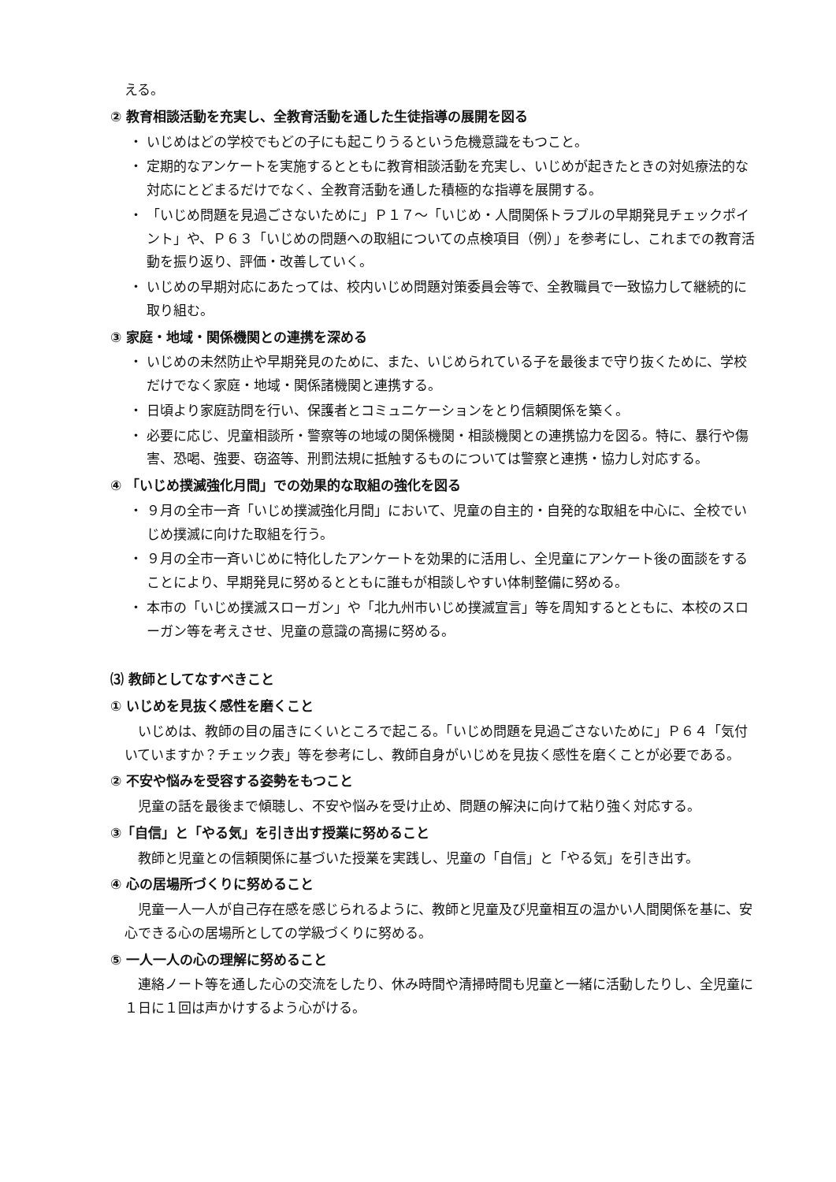える。
② 教育相談活動を充実し、全教育活動を通した生徒指導の展開を図る
・ いじめはどの学校でもどの子にも起こりうるという危機意識をもつこと。
・ 定期的なアンケートを実施するとともに教育相談活動を充実し、いじめが起きたときの対処療法的な対応にとどまるだけでなく、全教育活動を通した積極的な指導を展開する。
・ 「いじめ問題を見過ごさないために」Ｐ１７～「いじめ・人間関係トラブルの早期発見チェックポイント」や、Ｐ６３「いじめの問題への取組についての点検項目（例）」を参考にし、これまでの教育活動を振り返り、評価・改善していく。
・ いじめの早期対応にあたっては、校内いじめ問題対策委員会等で、全教職員で一致協力して継続的に取り組む。
③ 家庭・地域・関係機関との連携を深める
・ いじめの未然防止や早期発見のために、また、いじめられている子を最後まで守り抜くために、学校だけでなく家庭・地域・関係諸機関と連携する。
・ 日頃より家庭訪問を行い、保護者とコミュニケーションをとり信頼関係を築く。
・ 必要に応じ、児童相談所・警察等の地域の関係機関・相談機関との連携協力を図る。特に、暴行や傷害、恐喝、強要、窃盗等、刑罰法規に抵触するものについては警察と連携・協力し対応する。
④ 「いじめ撲滅強化月間」での効果的な取組の強化を図る
・ ９月の全市一斉「いじめ撲滅強化月間」において、児童の自主的・自発的な取組を中心に、全校でいじめ撲滅に向けた取組を行う。
・ ９月の全市一斉いじめに特化したアンケートを効果的に活用し、全児童にアンケート後の面談をすることにより、早期発見に努めるとともに誰もが相談しやすい体制整備に努める。
・ 本市の「いじめ撲滅スローガン」や「北九州市いじめ撲滅宣言」等を周知するとともに、本校のスローガン等を考えさせ、児童の意識の高揚に努める。
⑶ 教師としてなすべきこと
① いじめを見抜く感性を磨くこと
　いじめは、教師の目の届きにくいところで起こる。「いじめ問題を見過ごさないために」Ｐ６４「気付いていますか？チェック表」等を参考にし、教師自身がいじめを見抜く感性を磨くことが必要である。
② 不安や悩みを受容する姿勢をもつこと
　児童の話を最後まで傾聴し、不安や悩みを受け止め、問題の解決に向けて粘り強く対応する。
③「自信」と「やる気」を引き出す授業に努めること
　教師と児童との信頼関係に基づいた授業を実践し、児童の「自信」と「やる気」を引き出す。
④ 心の居場所づくりに努めること
　児童一人一人が自己存在感を感じられるように、教師と児童及び児童相互の温かい人間関係を基に、安心できる心の居場所としての学級づくりに努める。
⑤ 一人一人の心の理解に努めること
　連絡ノート等を通した心の交流をしたり、休み時間や清掃時間も児童と一緒に活動したりし、全児童に１日に１回は声かけするよう心がける。